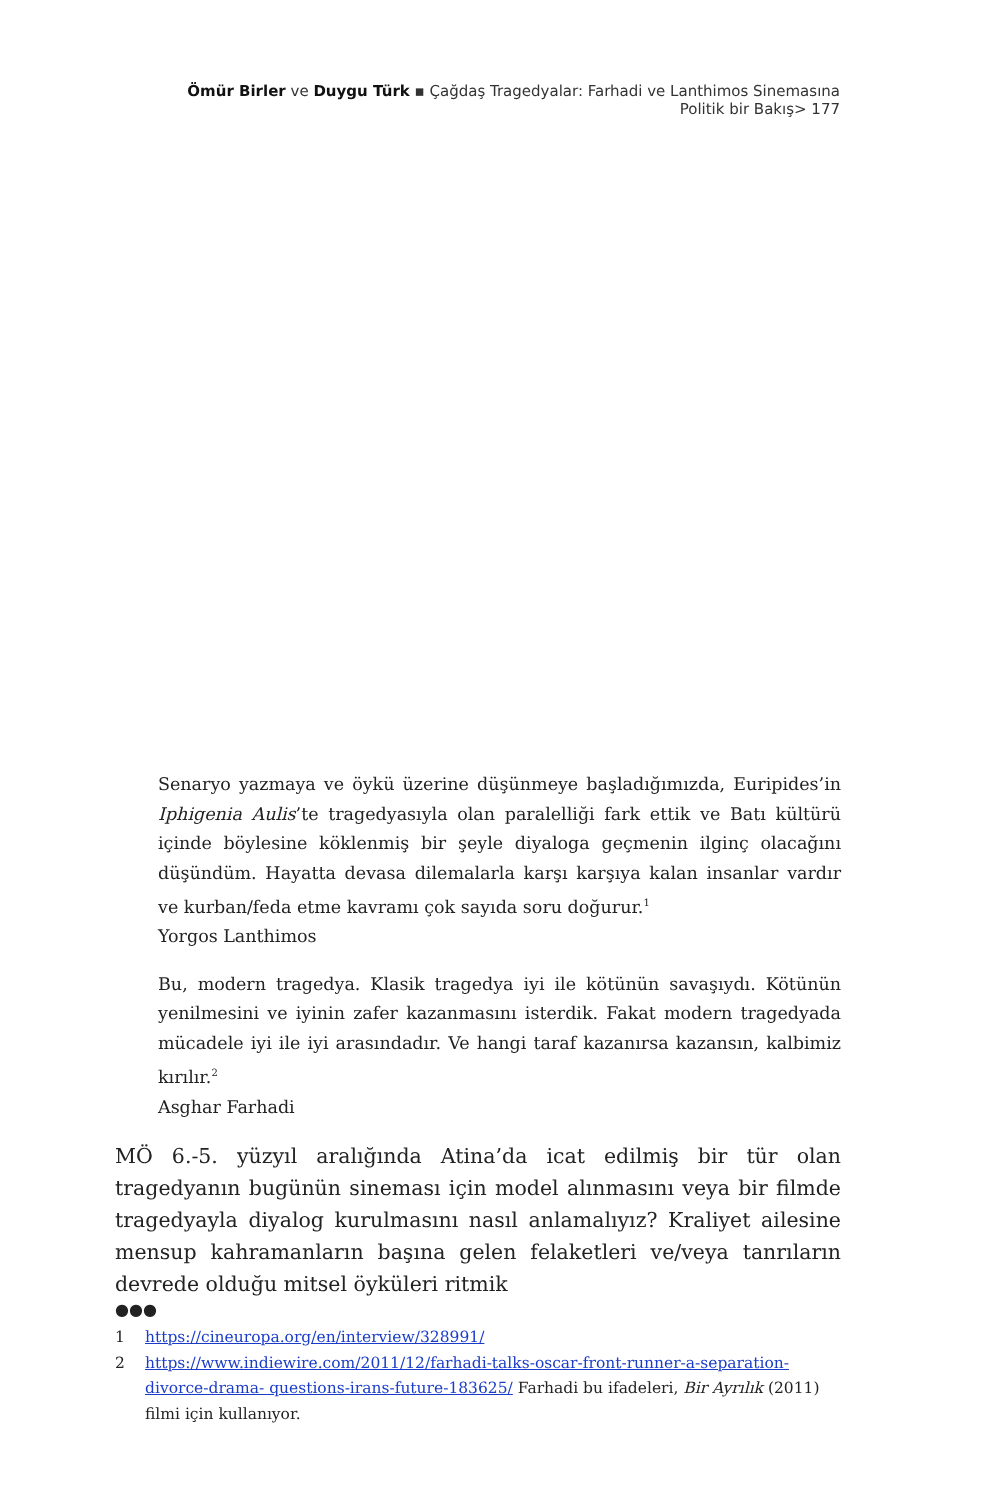Ömür Birler ve Duygu Türk ▪ Çağdaş Tragedyalar: Farhadi ve Lanthimos Sinemasına Politik bir Bakış> 177
Senaryo yazmaya ve öykü üzerine düşünmeye başladığımızda, Euripides’in Iphigenia Aulis’te tragedyasıyla olan paralelliği fark ettik ve Batı kültürü içinde böylesine köklenmiş bir şeyle diyaloga geçmenin ilginç olacağını düşündüm. Hayatta devasa dilemalarla karşı karşıya kalan insanlar vardır ve kurban/feda etme kavramı çok sayıda soru doğurur.<sup>1</sup>
Yorgos Lanthimos
Bu, modern tragedya. Klasik tragedya iyi ile kötünün savaşıydı. Kötünün yenilmesini ve iyinin zafer kazanmasını isterdik. Fakat modern tragedyada mücadele iyi ile iyi arasındadır. Ve hangi taraf kazanırsa kazansın, kalbimiz kırılır.<sup>2</sup>
Asghar Farhadi
MÖ 6.-5. yüzyıl aralığında Atina’da icat edilmiş bir tür olan tragedyanın bugünün sineması için model alınmasını veya bir filmde tragedyayla diyalog kurulmasını nasıl anlamalıyız? Kraliyet ailesine mensup kahramanların başına gelen felaketleri ve/veya tanrıların devrede olduğu mitsel öyküleri ritmik
●●●
1 https://cineuropa.org/en/interview/328991/
2 https://www.indiewire.com/2011/12/farhadi-talks-oscar-front-runner-a-separation-divorce-drama- questions-irans-future-183625/ Farhadi bu ifadeleri, Bir Ayrılık (2011) filmi için kullanıyor.